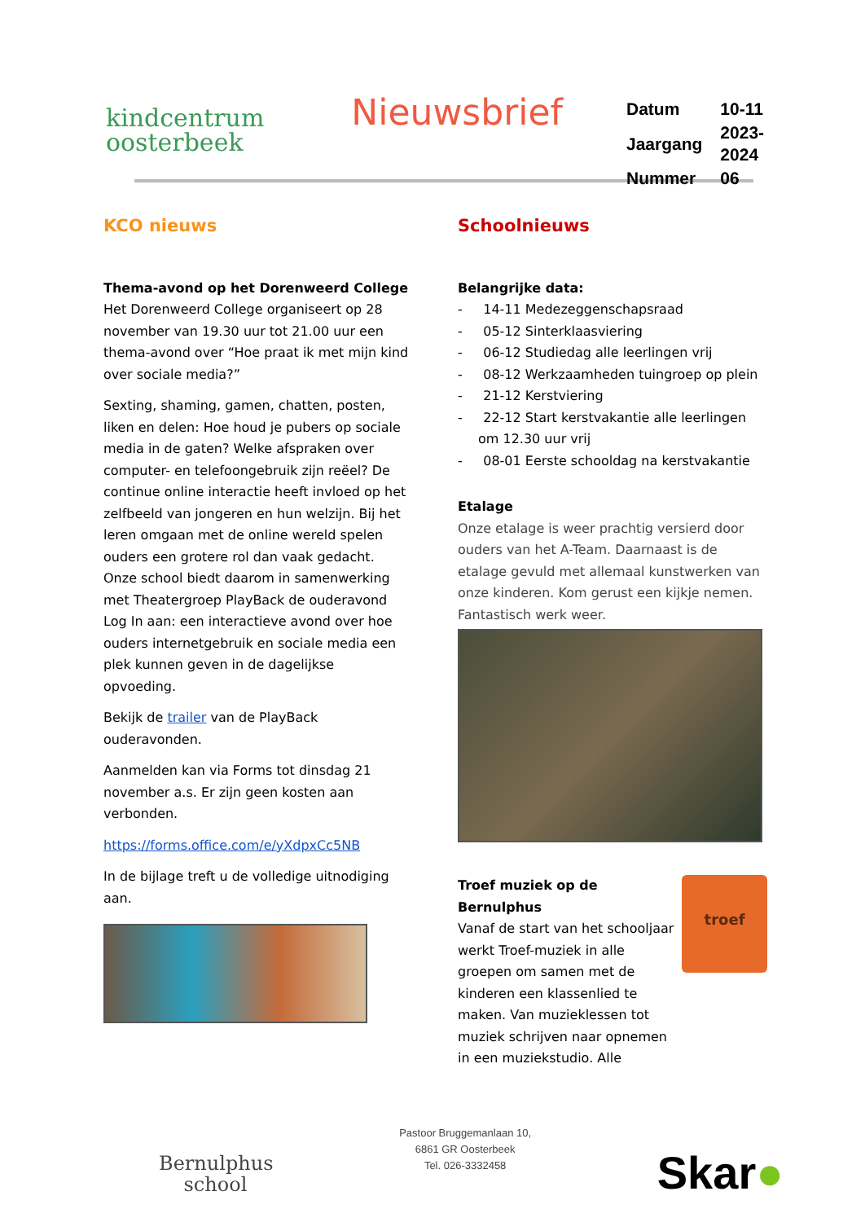kindcentrum
oosterbeek
Nieuwsbrief
| Datum | 10-11 |
| Jaargang | 2023-2024 |
| Nummer | 06 |
KCO nieuws
Thema-avond op het Dorenweerd College
Het Dorenweerd College organiseert op 28 november van 19.30 uur tot 21.00 uur een thema-avond over “Hoe praat ik met mijn kind over sociale media?”
Sexting, shaming, gamen, chatten, posten, liken en delen: Hoe houd je pubers op sociale media in de gaten? Welke afspraken over computer- en telefoongebruik zijn reëel? De continue online interactie heeft invloed op het zelfbeeld van jongeren en hun welzijn. Bij het leren omgaan met de online wereld spelen ouders een grotere rol dan vaak gedacht. Onze school biedt daarom in samenwerking met Theatergroep PlayBack de ouderavond Log In aan: een interactieve avond over hoe ouders internetgebruik en sociale media een plek kunnen geven in de dagelijkse opvoeding.
Bekijk de trailer van de PlayBack ouderavonden.
Aanmelden kan via Forms tot dinsdag 21 november a.s. Er zijn geen kosten aan verbonden.
https://forms.office.com/e/yXdpxCc5NB
In de bijlage treft u de volledige uitnodiging aan.
Schoolnieuws
Belangrijke data:
- 14-11 Medezeggenschapsraad
- 05-12 Sinterklaasviering
- 06-12 Studiedag alle leerlingen vrij
- 08-12 Werkzaamheden tuingroep op plein
- 21-12 Kerstviering
- 22-12 Start kerstvakantie alle leerlingen om 12.30 uur vrij
- 08-01 Eerste schooldag na kerstvakantie
Etalage
Onze etalage is weer prachtig versierd door ouders van het A-Team. Daarnaast is de etalage gevuld met allemaal kunstwerken van onze kinderen. Kom gerust een kijkje nemen. Fantastisch werk weer.
Troef muziek op de Bernulphus
Vanaf de start van het schooljaar werkt Troef-muziek in alle groepen om samen met de kinderen een klassenlied te maken. Van muzieklessen tot muziek schrijven naar opnemen in een muziekstudio. Alle
troef
Bernulphus
school
Pastoor Bruggemanlaan 10,
6861 GR Oosterbeek
Tel. 026-3332458
Skar●